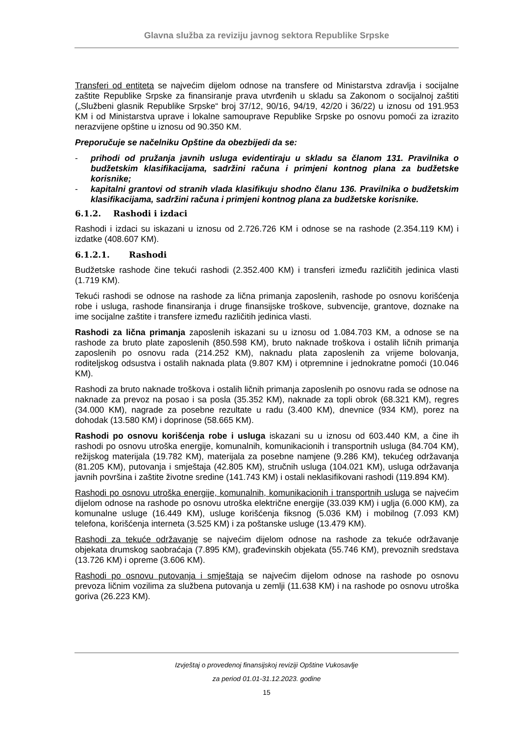Glavna služba za reviziju javnog sektora Republike Srpske
Transferi od entiteta se najvećim dijelom odnose na transfere od Ministarstva zdravlja i socijalne zaštite Republike Srpske za finansiranje prava utvrđenih u skladu sa Zakonom o socijalnoj zaštiti („Službeni glasnik Republike Srpske“ broj 37/12, 90/16, 94/19, 42/20 i 36/22) u iznosu od 191.953 KM i od Ministarstva uprave i lokalne samouprave Republike Srpske po osnovu pomoći za izrazito nerazvijene opštine u iznosu od 90.350 KM.
Preporučuje se načelniku Opštine da obezbijedi da se:
- prihodi od pružanja javnih usluga evidentiraju u skladu sa članom 131. Pravilnika o budžetskim klasifikacijama, sadržini računa i primjeni kontnog plana za budžetske korisnike;
- kapitalni grantovi od stranih vlada klasifikuju shodno članu 136. Pravilnika o budžetskim klasifikacijama, sadržini računa i primjeni kontnog plana za budžetske korisnike.
6.1.2. Rashodi i izdaci
Rashodi i izdaci su iskazani u iznosu od 2.726.726 KM i odnose se na rashode (2.354.119 KM) i izdatke (408.607 KM).
6.1.2.1. Rashodi
Budžetske rashode čine tekući rashodi (2.352.400 KM) i transferi između različitih jedinica vlasti (1.719 KM).
Tekući rashodi se odnose na rashode za lična primanja zaposlenih, rashode po osnovu korišćenja robe i usluga, rashode finansiranja i druge finansijske troškove, subvencije, grantove, doznake na ime socijalne zaštite i transfere između različitih jedinica vlasti.
Rashodi za lična primanja zaposlenih iskazani su u iznosu od 1.084.703 KM, a odnose se na rashode za bruto plate zaposlenih (850.598 KM), bruto naknade troškova i ostalih ličnih primanja zaposlenih po osnovu rada (214.252 KM), naknadu plata zaposlenih za vrijeme bolovanja, roditeljskog odsustva i ostalih naknada plata (9.807 KM) i otpremnine i jednokratne pomoći (10.046 KM).
Rashodi za bruto naknade troškova i ostalih ličnih primanja zaposlenih po osnovu rada se odnose na naknade za prevoz na posao i sa posla (35.352 KM), naknade za topli obrok (68.321 KM), regres (34.000 KM), nagrade za posebne rezultate u radu (3.400 KM), dnevnice (934 KM), porez na dohodak (13.580 KM) i doprinose (58.665 KM).
Rashodi po osnovu korišćenja robe i usluga iskazani su u iznosu od 603.440 KM, a čine ih rashodi po osnovu utroška energije, komunalnih, komunikacionih i transportnih usluga (84.704 KM), režijskog materijala (19.782 KM), materijala za posebne namjene (9.286 KM), tekućeg održavanja (81.205 KM), putovanja i smještaja (42.805 KM), stručnih usluga (104.021 KM), usluga održavanja javnih površina i zaštite životne sredine (141.743 KM) i ostali neklasifikovani rashodi (119.894 KM).
Rashodi po osnovu utroška energije, komunalnih, komunikacionih i transportnih usluga se najvećim dijelom odnose na rashode po osnovu utroška električne energije (33.039 KM) i uglja (6.000 KM), za komunalne usluge (16.449 KM), usluge korišćenja fiksnog (5.036 KM) i mobilnog (7.093 KM) telefona, korišćenja interneta (3.525 KM) i za poštanske usluge (13.479 KM).
Rashodi za tekuće održavanje se najvećim dijelom odnose na rashode za tekuće održavanje objekata drumskog saobraćaja (7.895 KM), građevinskih objekata (55.746 KM), prevoznih sredstava (13.726 KM) i opreme (3.606 KM).
Rashodi po osnovu putovanja i smještaja se najvećim dijelom odnose na rashode po osnovu prevoza ličnim vozilima za službena putovanja u zemlji (11.638 KM) i na rashode po osnovu utroška goriva (26.223 KM).
Izvještaj o provedenoj finansijskoj reviziji Opštine Vukosavlje
za period 01.01-31.12.2023. godine
15